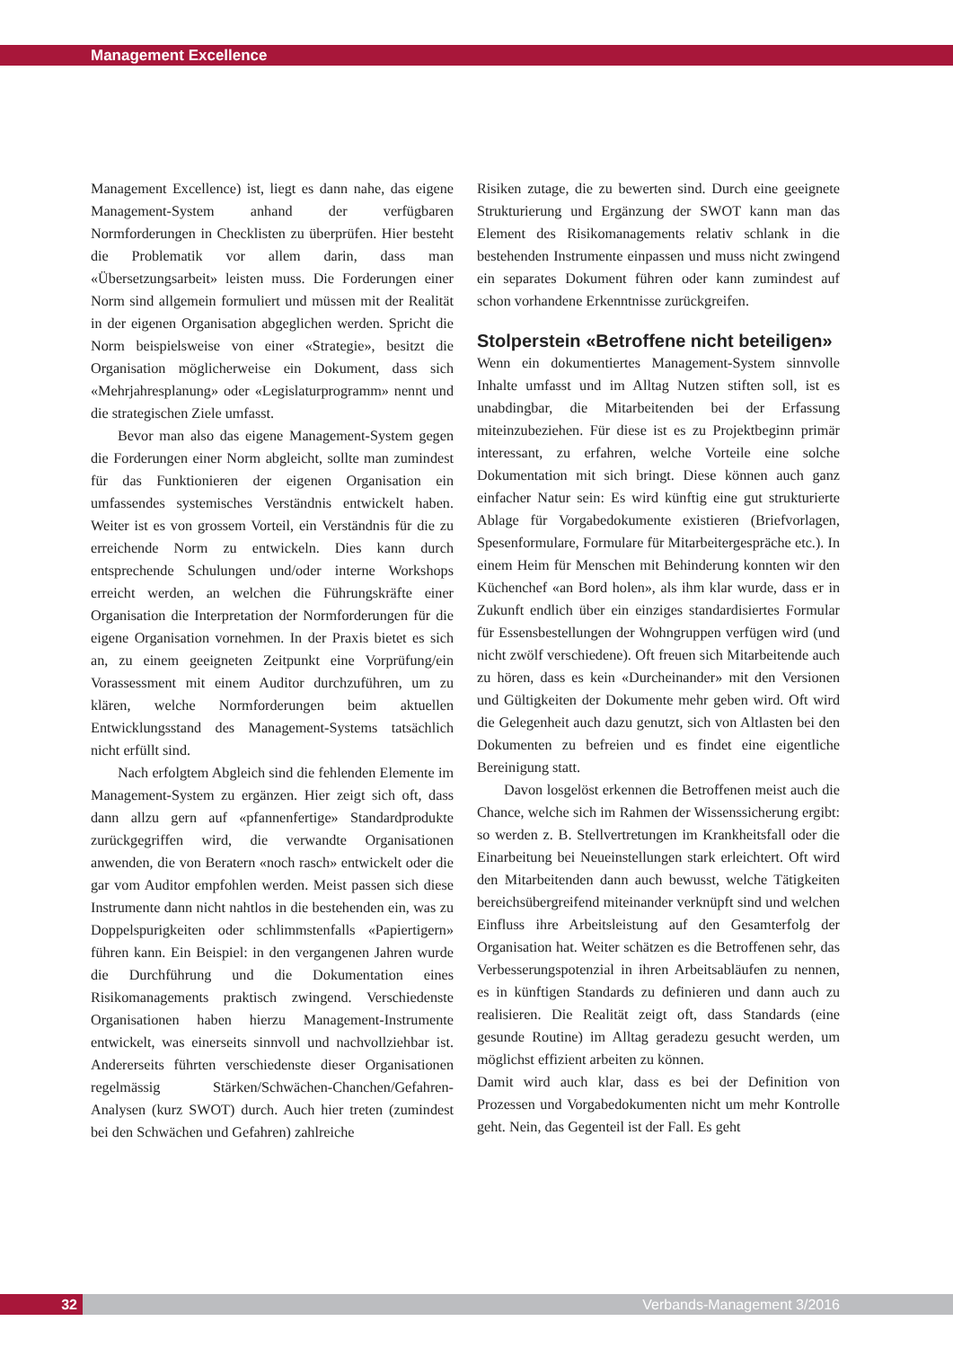Management Excellence
Management Excellence) ist, liegt es dann nahe, das eigene Management-System anhand der verfügbaren Normforderungen in Checklisten zu überprüfen. Hier besteht die Problematik vor allem darin, dass man «Übersetzungsarbeit» leisten muss. Die Forderungen einer Norm sind allgemein formuliert und müssen mit der Realität in der eigenen Organisation abgeglichen werden. Spricht die Norm beispielsweise von einer «Strategie», besitzt die Organisation möglicherweise ein Dokument, dass sich «Mehrjahresplanung» oder «Legislaturprogramm» nennt und die strategischen Ziele umfasst.
Bevor man also das eigene Management-System gegen die Forderungen einer Norm abgleicht, sollte man zumindest für das Funktionieren der eigenen Organisation ein umfassendes systemisches Verständnis entwickelt haben. Weiter ist es von grossem Vorteil, ein Verständnis für die zu erreichende Norm zu entwickeln. Dies kann durch entsprechende Schulungen und/oder interne Workshops erreicht werden, an welchen die Führungskräfte einer Organisation die Interpretation der Normforderungen für die eigene Organisation vornehmen. In der Praxis bietet es sich an, zu einem geeigneten Zeitpunkt eine Vorprüfung/ein Vorassessment mit einem Auditor durchzuführen, um zu klären, welche Normforderungen beim aktuellen Entwicklungsstand des Management-Systems tatsächlich nicht erfüllt sind.
Nach erfolgtem Abgleich sind die fehlenden Elemente im Management-System zu ergänzen. Hier zeigt sich oft, dass dann allzu gern auf «pfannenfertige» Standardprodukte zurückgegriffen wird, die verwandte Organisationen anwenden, die von Beratern «noch rasch» entwickelt oder die gar vom Auditor empfohlen werden. Meist passen sich diese Instrumente dann nicht nahtlos in die bestehenden ein, was zu Doppelspurigkeiten oder schlimmstenfalls «Papiertigern» führen kann. Ein Beispiel: in den vergangenen Jahren wurde die Durchführung und die Dokumentation eines Risikomanagements praktisch zwingend. Verschiedenste Organisationen haben hierzu Management-Instrumente entwickelt, was einerseits sinnvoll und nachvollziehbar ist. Andererseits führten verschiedenste dieser Organisationen regelmässig Stärken/Schwächen-Chanchen/Gefahren-Analysen (kurz SWOT) durch. Auch hier treten (zumindest bei den Schwächen und Gefahren) zahlreiche
Risiken zutage, die zu bewerten sind. Durch eine geeignete Strukturierung und Ergänzung der SWOT kann man das Element des Risikomanagements relativ schlank in die bestehenden Instrumente einpassen und muss nicht zwingend ein separates Dokument führen oder kann zumindest auf schon vorhandene Erkenntnisse zurückgreifen.
Stolperstein «Betroffene nicht beteiligen»
Wenn ein dokumentiertes Management-System sinnvolle Inhalte umfasst und im Alltag Nutzen stiften soll, ist es unabdingbar, die Mitarbeitenden bei der Erfassung miteinzubeziehen. Für diese ist es zu Projektbeginn primär interessant, zu erfahren, welche Vorteile eine solche Dokumentation mit sich bringt. Diese können auch ganz einfacher Natur sein: Es wird künftig eine gut strukturierte Ablage für Vorgabedokumente existieren (Briefvorlagen, Spesenformulare, Formulare für Mitarbeitergespräche etc.). In einem Heim für Menschen mit Behinderung konnten wir den Küchenchef «an Bord holen», als ihm klar wurde, dass er in Zukunft endlich über ein einziges standardisiertes Formular für Essensbestellungen der Wohngruppen verfügen wird (und nicht zwölf verschiedene). Oft freuen sich Mitarbeitende auch zu hören, dass es kein «Durcheinander» mit den Versionen und Gültigkeiten der Dokumente mehr geben wird. Oft wird die Gelegenheit auch dazu genutzt, sich von Altlasten bei den Dokumenten zu befreien und es findet eine eigentliche Bereinigung statt.
Davon losgelöst erkennen die Betroffenen meist auch die Chance, welche sich im Rahmen der Wissenssicherung ergibt: so werden z. B. Stellvertretungen im Krankheitsfall oder die Einarbeitung bei Neueinstellungen stark erleichtert. Oft wird den Mitarbeitenden dann auch bewusst, welche Tätigkeiten bereichsübergreifend miteinander verknüpft sind und welchen Einfluss ihre Arbeitsleistung auf den Gesamterfolg der Organisation hat. Weiter schätzen es die Betroffenen sehr, das Verbesserungspotenzial in ihren Arbeitsabläufen zu nennen, es in künftigen Standards zu definieren und dann auch zu realisieren. Die Realität zeigt oft, dass Standards (eine gesunde Routine) im Alltag geradezu gesucht werden, um möglichst effizient arbeiten zu können.
Damit wird auch klar, dass es bei der Definition von Prozessen und Vorgabedokumenten nicht um mehr Kontrolle geht. Nein, das Gegenteil ist der Fall. Es geht
32 Verbands-Management 3/2016